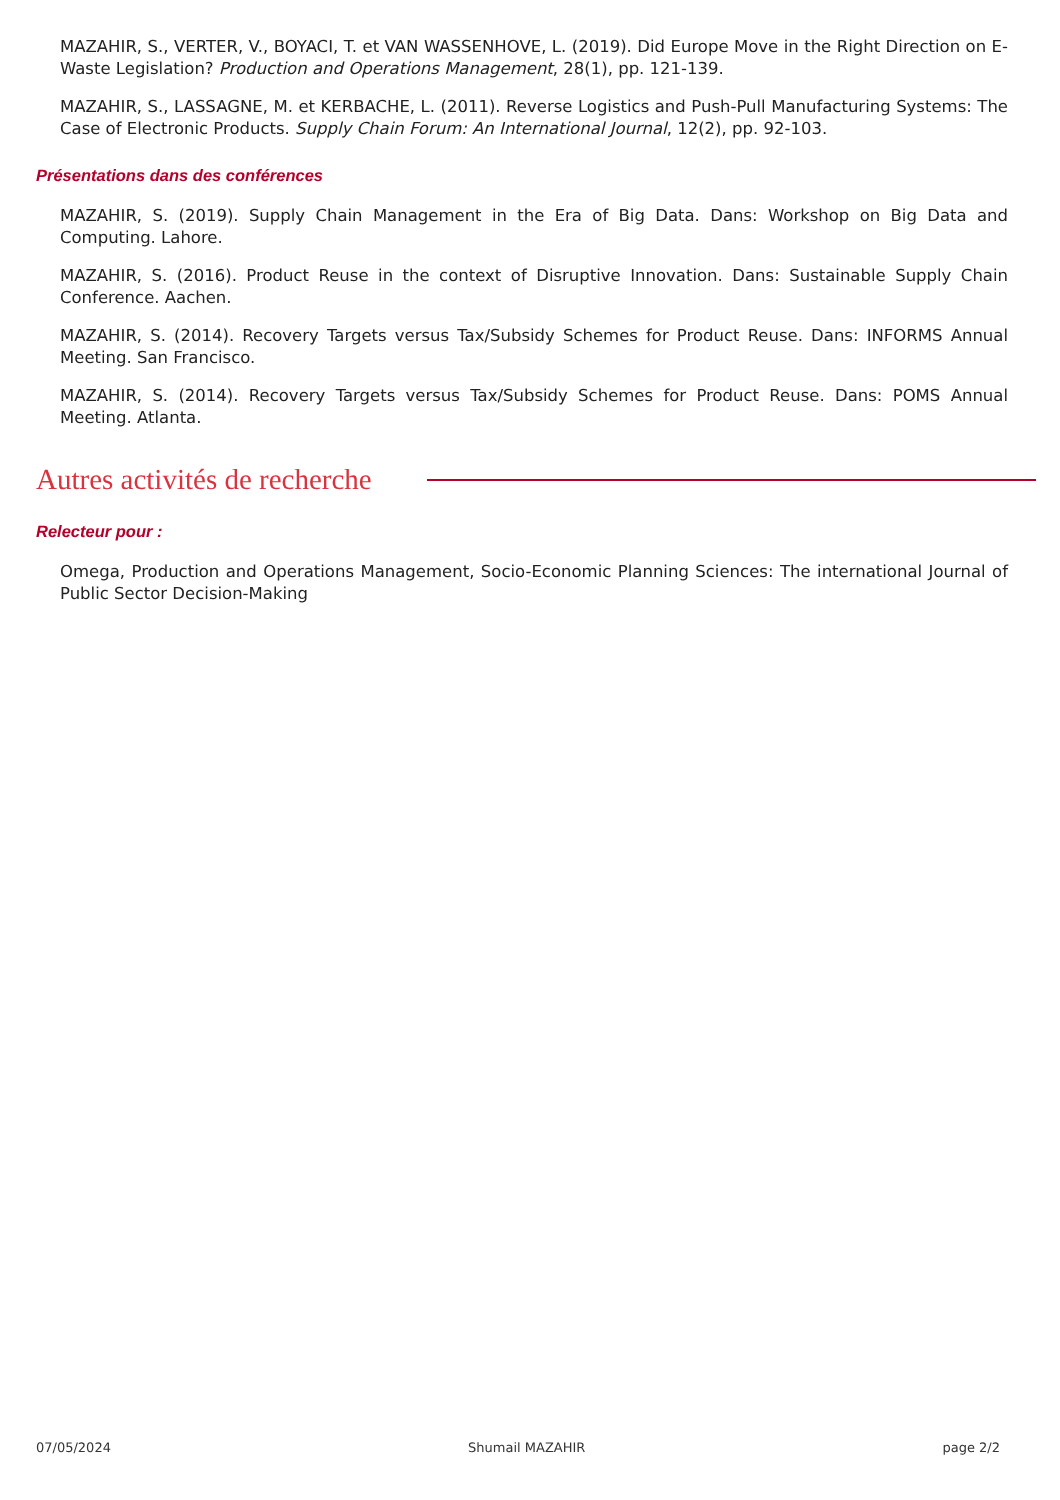MAZAHIR, S., VERTER, V., BOYACI, T. et VAN WASSENHOVE, L. (2019). Did Europe Move in the Right Direction on E-Waste Legislation? Production and Operations Management, 28(1), pp. 121-139.
MAZAHIR, S., LASSAGNE, M. et KERBACHE, L. (2011). Reverse Logistics and Push-Pull Manufacturing Systems: The Case of Electronic Products. Supply Chain Forum: An International Journal, 12(2), pp. 92-103.
Présentations dans des conférences
MAZAHIR, S. (2019). Supply Chain Management in the Era of Big Data. Dans: Workshop on Big Data and Computing. Lahore.
MAZAHIR, S. (2016). Product Reuse in the context of Disruptive Innovation. Dans: Sustainable Supply Chain Conference. Aachen.
MAZAHIR, S. (2014). Recovery Targets versus Tax/Subsidy Schemes for Product Reuse. Dans: INFORMS Annual Meeting. San Francisco.
MAZAHIR, S. (2014). Recovery Targets versus Tax/Subsidy Schemes for Product Reuse. Dans: POMS Annual Meeting. Atlanta.
Autres activités de recherche
Relecteur pour :
Omega, Production and Operations Management, Socio-Economic Planning Sciences: The international Journal of Public Sector Decision-Making
07/05/2024 Shumail MAZAHIR page 2/2